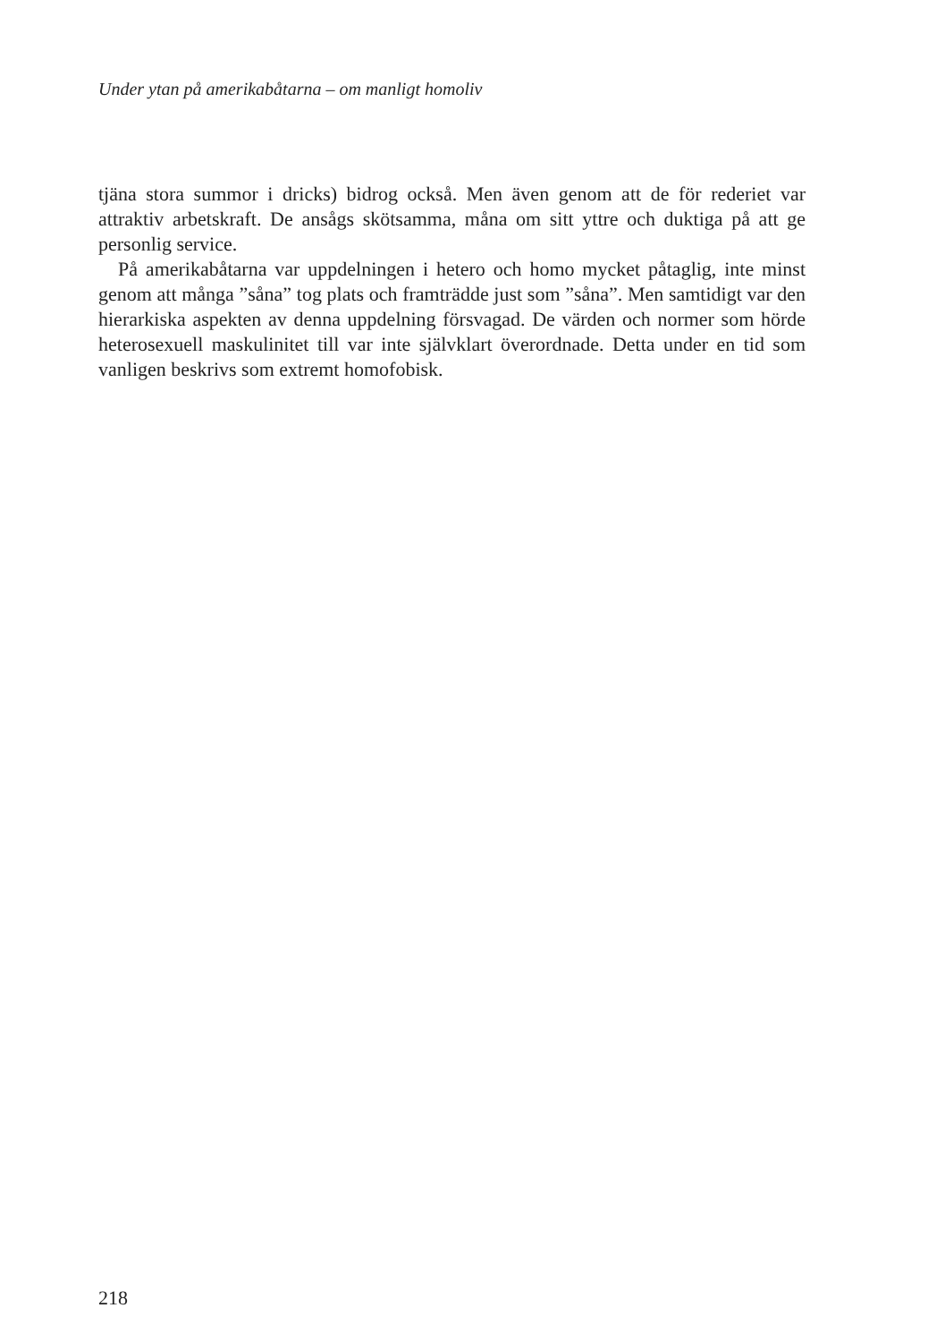Under ytan på amerikabåtarna – om manligt homoliv
tjäna stora summor i dricks) bidrog också. Men även genom att de för rederiet var attraktiv arbetskraft. De ansågs skötsamma, måna om sitt yttre och duktiga på att ge personlig service.
På amerikabåtarna var uppdelningen i hetero och homo mycket påtaglig, inte minst genom att många ”såna” tog plats och framträdde just som ”såna”. Men samtidigt var den hierarkiska aspekten av denna uppdelning försvagad. De värden och normer som hörde heterosexuell maskulinitet till var inte självklart överordnade. Detta under en tid som vanligen beskrivs som extremt homofobisk.
218